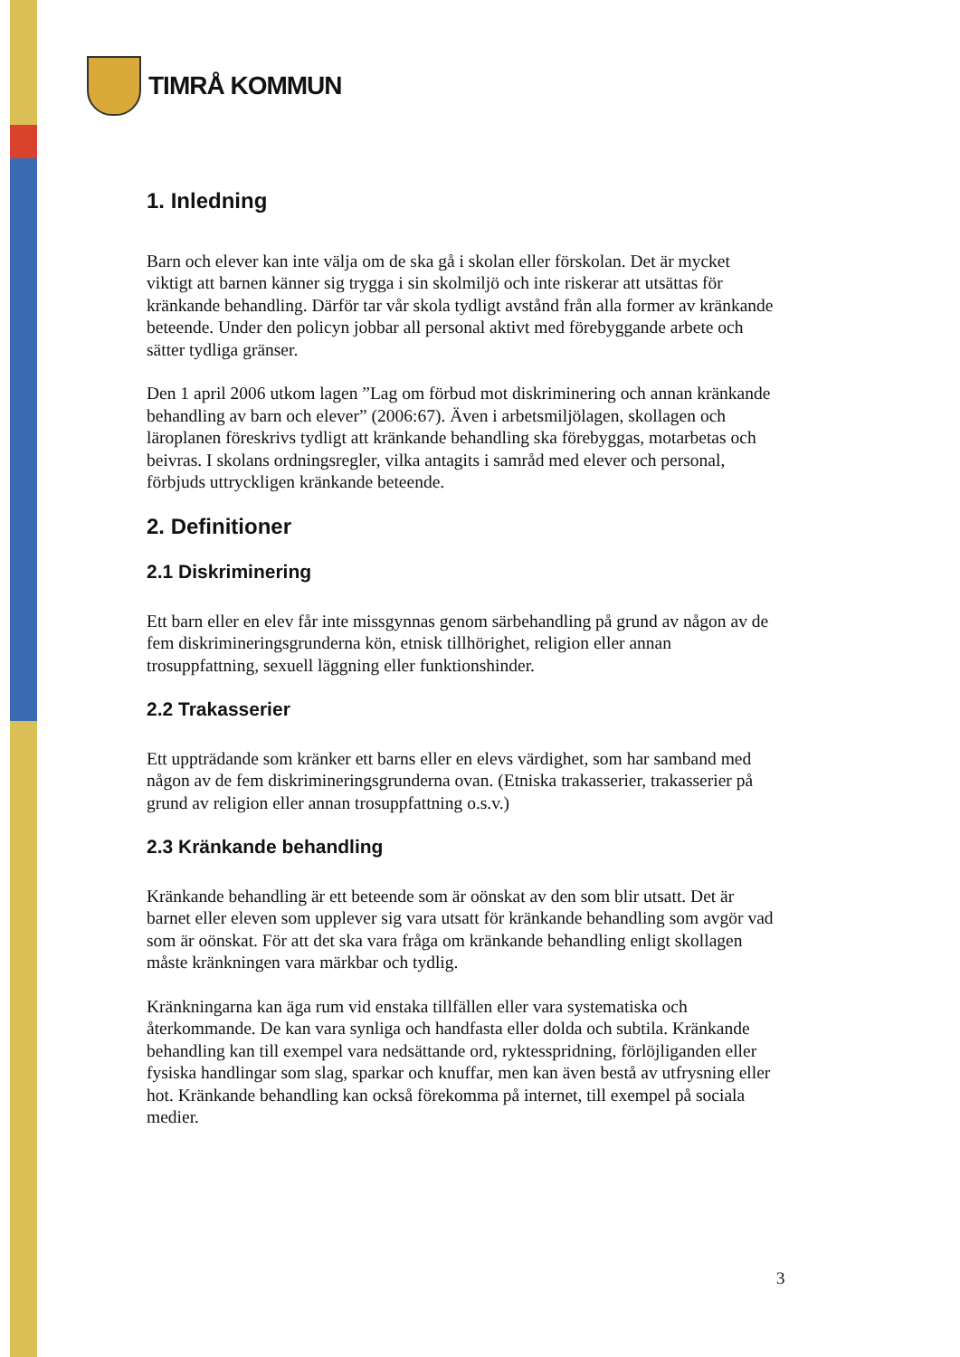TIMRÅ KOMMUN
1. Inledning
Barn och elever kan inte välja om de ska gå i skolan eller förskolan. Det är mycket viktigt att barnen känner sig trygga i sin skolmiljö och inte riskerar att utsättas för kränkande behandling. Därför tar vår skola tydligt avstånd från alla former av kränkande beteende. Under den policyn jobbar all personal aktivt med förebyggande arbete och sätter tydliga gränser.
Den 1 april 2006 utkom lagen ”Lag om förbud mot diskriminering och annan kränkande behandling av barn och elever” (2006:67). Även i arbetsmiljölagen, skollagen och läroplanen föreskrivs tydligt att kränkande behandling ska förebyggas, motarbetas och beivras. I skolans ordningsregler, vilka antagits i samråd med elever och personal, förbjuds uttryckligen kränkande beteende.
2. Definitioner
2.1 Diskriminering
Ett barn eller en elev får inte missgynnas genom särbehandling på grund av någon av de fem diskrimineringsgrunderna kön, etnisk tillhörighet, religion eller annan trosuppfattning, sexuell läggning eller funktionshinder.
2.2 Trakasserier
Ett uppträdande som kränker ett barns eller en elevs värdighet, som har samband med någon av de fem diskrimineringsgrunderna ovan. (Etniska trakasserier, trakasserier på grund av religion eller annan trosuppfattning o.s.v.)
2.3 Kränkande behandling
Kränkande behandling är ett beteende som är oönskat av den som blir utsatt. Det är barnet eller eleven som upplever sig vara utsatt för kränkande behandling som avgör vad som är oönskat. För att det ska vara fråga om kränkande behandling enligt skollagen måste kränkningen vara märkbar och tydlig.
Kränkningarna kan äga rum vid enstaka tillfällen eller vara systematiska och återkommande. De kan vara synliga och handfasta eller dolda och subtila. Kränkande behandling kan till exempel vara nedsättande ord, ryktesspridning, förlöjliganden eller fysiska handlingar som slag, sparkar och knuffar, men kan även bestå av utfrysning eller hot. Kränkande behandling kan också förekomma på internet, till exempel på sociala medier.
3